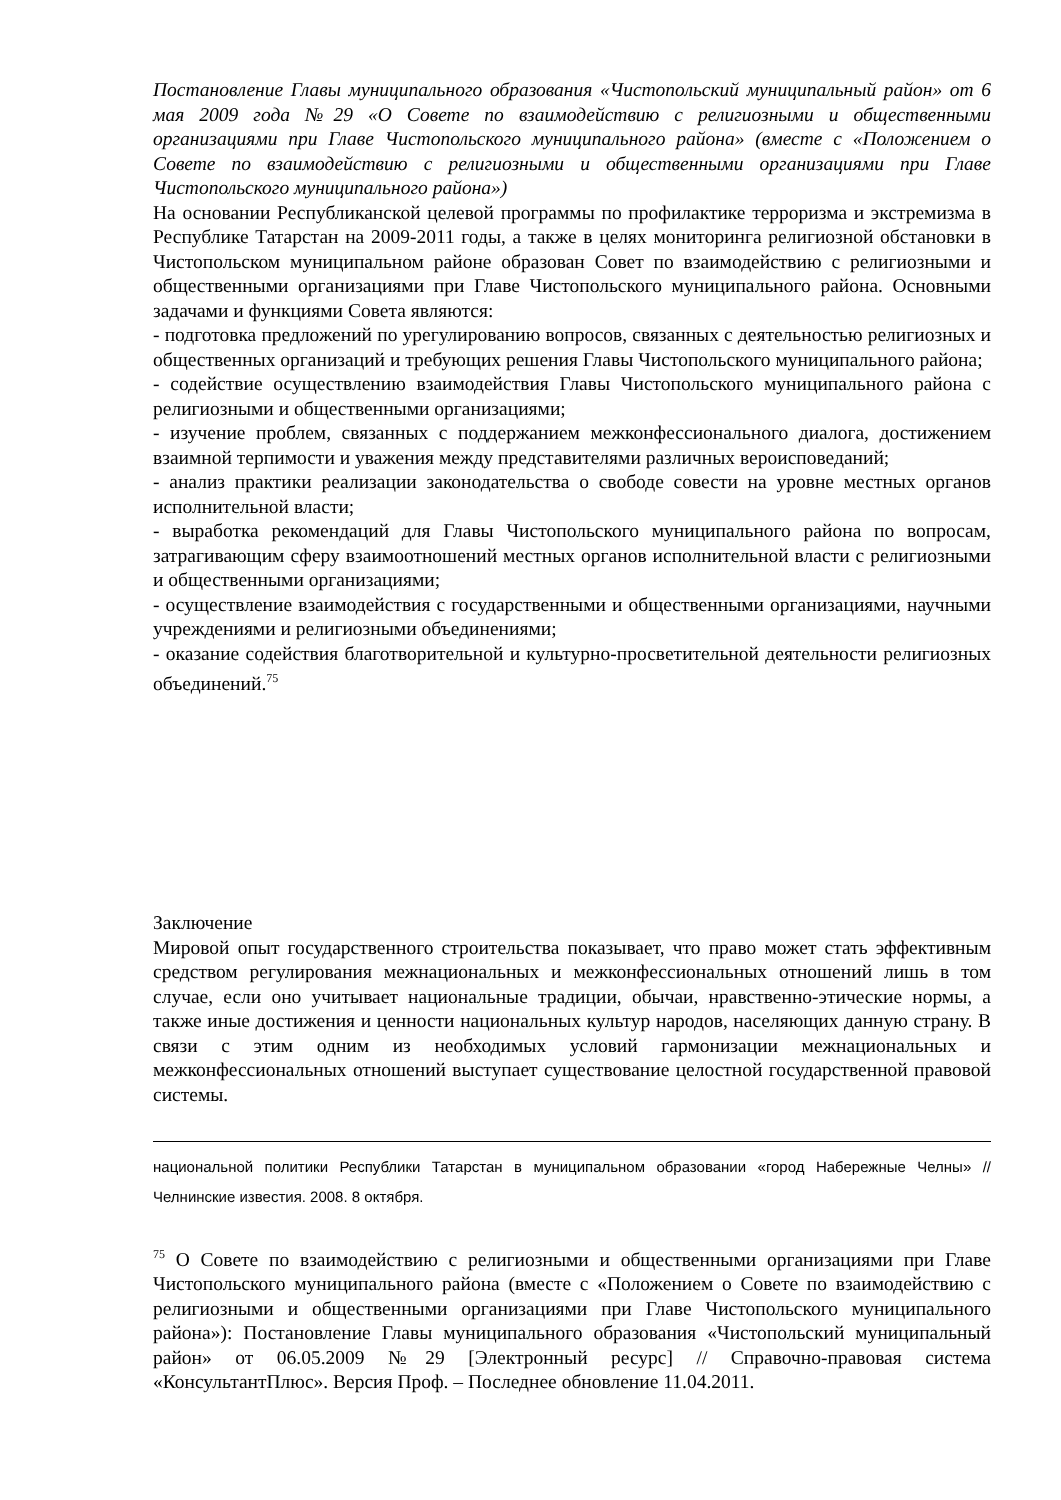Постановление Главы муниципального образования «Чистопольский муниципальный район» от 6 мая 2009 года №29 «О Совете по взаимодействию с религиозными и общественными организациями при Главе Чистопольского муниципального района» (вместе с «Положением о Совете по взаимодействию с религиозными и общественными организациями при Главе Чистопольского муниципального района»)
На основании Республиканской целевой программы по профилактике терроризма и экстремизма в Республике Татарстан на 2009-2011 годы, а также в целях мониторинга религиозной обстановки в Чистопольском муниципальном районе образован Совет по взаимодействию с религиозными и общественными организациями при Главе Чистопольского муниципального района. Основными задачами и функциями Совета являются:
- подготовка предложений по урегулированию вопросов, связанных с деятельностью религиозных и общественных организаций и требующих решения Главы Чистопольского муниципального района;
- содействие осуществлению взаимодействия Главы Чистопольского муниципального района с религиозными и общественными организациями;
- изучение проблем, связанных с поддержанием межконфессионального диалога, достижением взаимной терпимости и уважения между представителями различных вероисповеданий;
- анализ практики реализации законодательства о свободе совести на уровне местных органов исполнительной власти;
- выработка рекомендаций для Главы Чистопольского муниципального района по вопросам, затрагивающим сферу взаимоотношений местных органов исполнительной власти с религиозными и общественными организациями;
- осуществление взаимодействия с государственными и общественными организациями, научными учреждениями и религиозными объединениями;
- оказание содействия благотворительной и культурно-просветительной деятельности религиозных объединений.<sup>75</sup>
Заключение
Мировой опыт государственного строительства показывает, что право может стать эффективным средством регулирования межнациональных и межконфессиональных отношений лишь в том случае, если оно учитывает национальные традиции, обычаи, нравственно-этические нормы, а также иные достижения и ценности национальных культур народов, населяющих данную страну. В связи с этим одним из необходимых условий гармонизации межнациональных и межконфессиональных отношений выступает существование целостной государственной правовой системы.
национальной политики Республики Татарстан в муниципальном образовании «город Набережные Челны» // Челнинские известия. 2008. 8 октября.
<sup>75</sup> О Совете по взаимодействию с религиозными и общественными организациями при Главе Чистопольского муниципального района (вместе с «Положением о Совете по взаимодействию с религиозными и общественными организациями при Главе Чистопольского муниципального района»): Постановление Главы муниципального образования «Чистопольский муниципальный район» от 06.05.2009 №29 [Электронный ресурс] // Справочно-правовая система «КонсультантПлюс». Версия Проф. – Последнее обновление 11.04.2011.